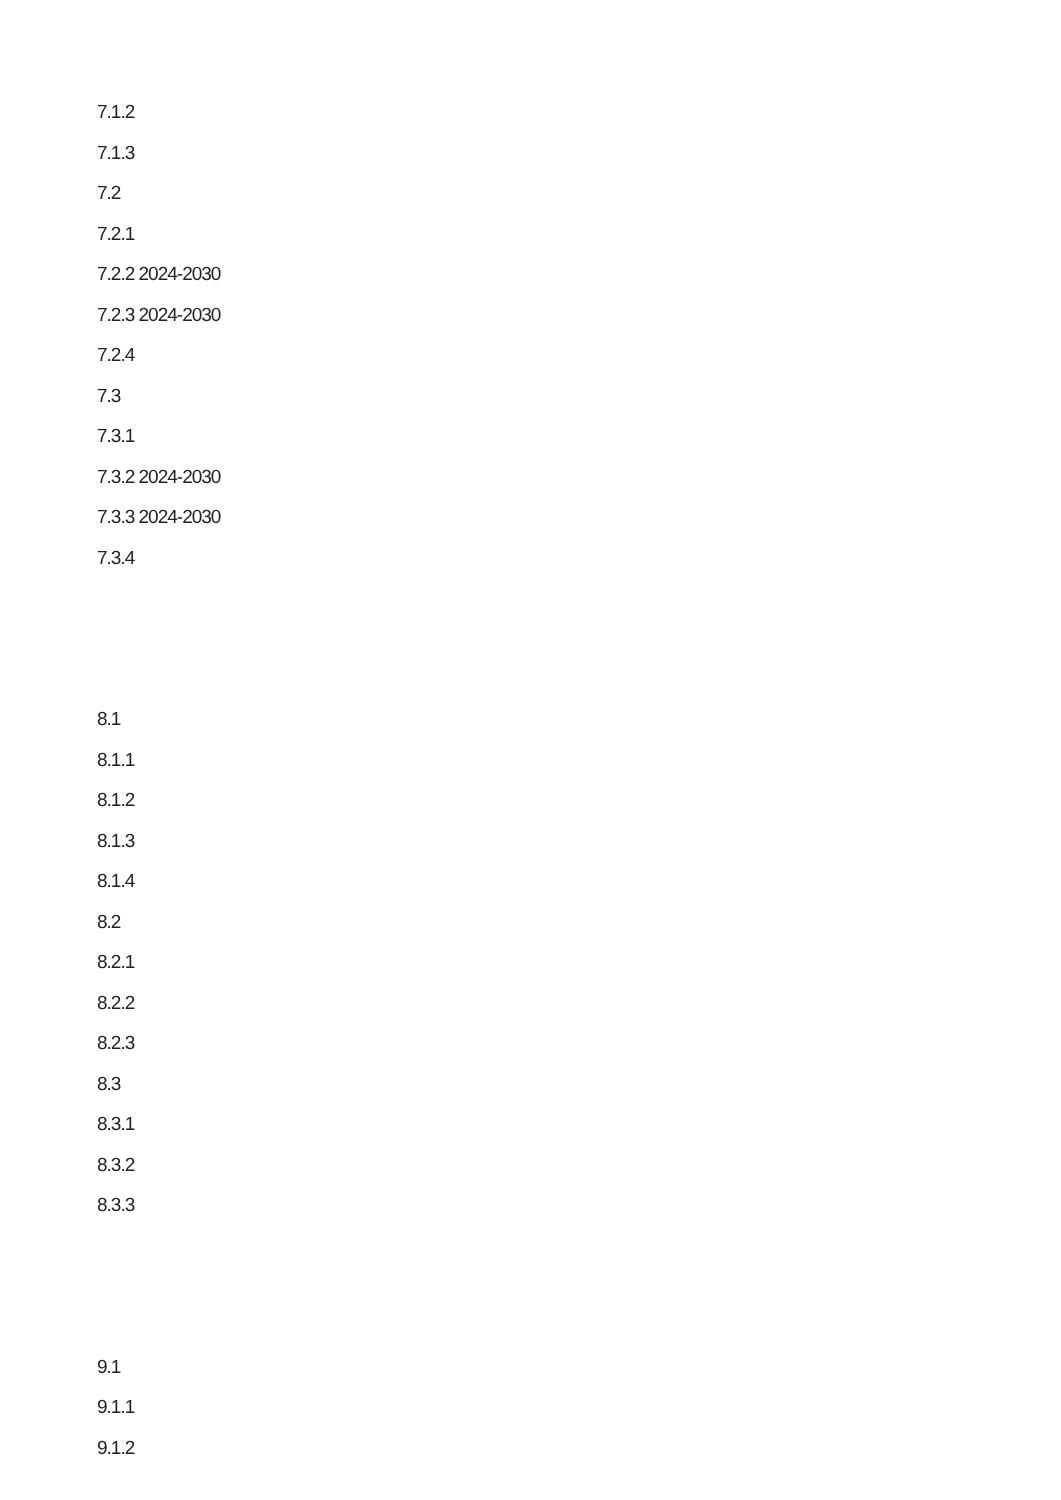7.1.2
7.1.3
7.2
7.2.1
7.2.2 2024-2030
7.2.3 2024-2030
7.2.4
7.3
7.3.1
7.3.2 2024-2030
7.3.3 2024-2030
7.3.4
8.1
8.1.1
8.1.2
8.1.3
8.1.4
8.2
8.2.1
8.2.2
8.2.3
8.3
8.3.1
8.3.2
8.3.3
9.1
9.1.1
9.1.2